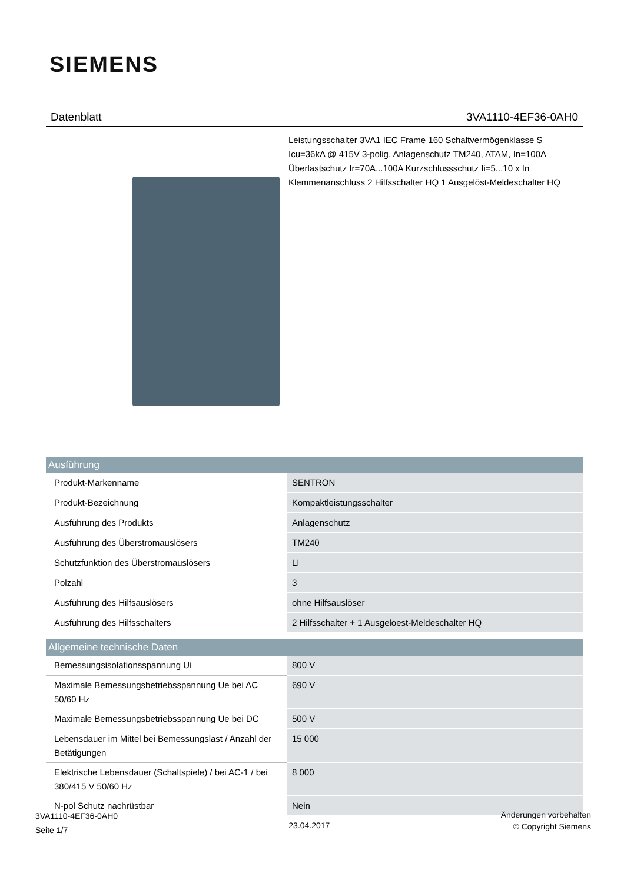SIEMENS
Datenblatt 3VA1110-4EF36-0AH0
Leistungsschalter 3VA1 IEC Frame 160 Schaltvermögenklasse S Icu=36kA @ 415V 3-polig, Anlagenschutz TM240, ATAM, In=100A Überlastschutz Ir=70A...100A Kurzschlussschutz Ii=5...10 x In Klemmenanschluss 2 Hilfsschalter HQ 1 Ausgelöst-Meldeschalter HQ
| Ausführung | |
| --- | --- |
| Produkt-Markenname | SENTRON |
| Produkt-Bezeichnung | Kompaktleistungsschalter |
| Ausführung des Produkts | Anlagenschutz |
| Ausführung des Überstromauslösers | TM240 |
| Schutzfunktion des Überstromauslösers | LI |
| Polzahl | 3 |
| Ausführung des Hilfsauslösers | ohne Hilfsauslöser |
| Ausführung des Hilfsschalters | 2 Hilfsschalter + 1 Ausgeloest-Meldeschalter HQ |
| Allgemeine technische Daten | |
| Bemessungsisolationsspannung Ui | 800 V |
| Maximale Bemessungsbetriebsspannung Ue bei AC 50/60 Hz | 690 V |
| Maximale Bemessungsbetriebsspannung Ue bei DC | 500 V |
| Lebensdauer im Mittel bei Bemessungslast / Anzahl der Betätigungen | 15 000 |
| Elektrische Lebensdauer (Schaltspiele) / bei AC-1 / bei 380/415 V 50/60 Hz | 8 000 |
| N-pol Schutz nachrüstbar | Nein |
3VA1110-4EF36-0AH0
Seite 1/7
23.04.2017
Änderungen vorbehalten
© Copyright Siemens